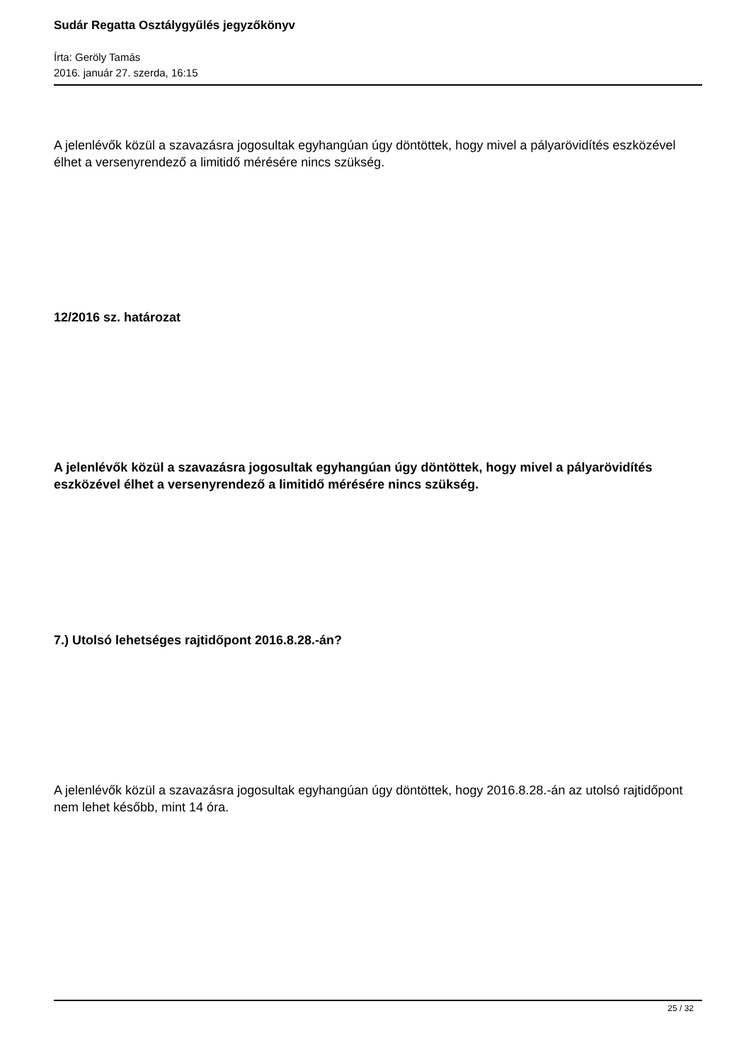Sudár Regatta Osztálygyűlés jegyzőkönyv
Írta: Geröly Tamás
2016. január 27. szerda, 16:15
A jelenlévők közül a szavazásra jogosultak egyhangúan úgy döntöttek, hogy mivel a pályarövidítés eszközével élhet a versenyrendező a limitidő mérésére nincs szükség.
12/2016 sz. határozat
A jelenlévők közül a szavazásra jogosultak egyhangúan úgy döntöttek, hogy mivel a pályarövidítés eszközével élhet a versenyrendező a limitidő mérésére nincs szükség.
7.) Utolsó lehetséges rajtidőpont 2016.8.28.-án?
A jelenlévők közül a szavazásra jogosultak egyhangúan úgy döntöttek, hogy 2016.8.28.-án az utolsó rajtidőpont nem lehet később, mint 14 óra.
25 / 32